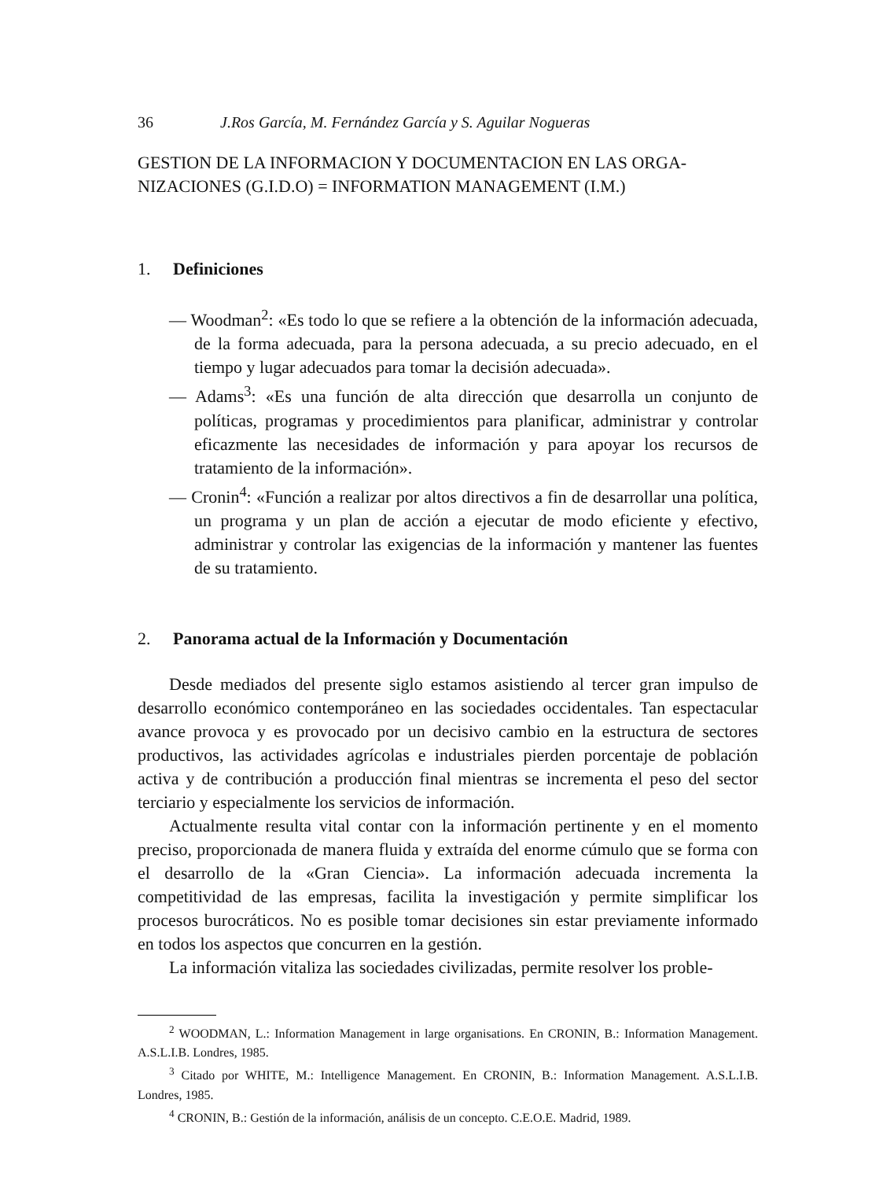36 J.Ros García, M. Fernández García y S. Aguilar Nogueras
GESTION DE LA INFORMACION Y DOCUMENTACION EN LAS ORGA-NIZACIONES (G.I.D.O) = INFORMATION MANAGEMENT (I.M.)
1. Definiciones
— Woodman<sup>2</sup>: «Es todo lo que se refiere a la obtención de la información adecuada, de la forma adecuada, para la persona adecuada, a su precio adecuado, en el tiempo y lugar adecuados para tomar la decisión adecuada».
— Adams<sup>3</sup>: «Es una función de alta dirección que desarrolla un conjunto de políticas, programas y procedimientos para planificar, administrar y controlar eficazmente las necesidades de información y para apoyar los recursos de tratamiento de la información».
— Cronin<sup>4</sup>: «Función a realizar por altos directivos a fin de desarrollar una política, un programa y un plan de acción a ejecutar de modo eficiente y efectivo, administrar y controlar las exigencias de la información y mantener las fuentes de su tratamiento.
2. Panorama actual de la Información y Documentación
Desde mediados del presente siglo estamos asistiendo al tercer gran impulso de desarrollo económico contemporáneo en las sociedades occidentales. Tan espectacular avance provoca y es provocado por un decisivo cambio en la estructura de sectores productivos, las actividades agrícolas e industriales pierden porcentaje de población activa y de contribución a producción final mientras se incrementa el peso del sector terciario y especialmente los servicios de información.
Actualmente resulta vital contar con la información pertinente y en el momento preciso, proporcionada de manera fluida y extraída del enorme cúmulo que se forma con el desarrollo de la «Gran Ciencia». La información adecuada incrementa la competitividad de las empresas, facilita la investigación y permite simplificar los procesos burocráticos. No es posible tomar decisiones sin estar previamente informado en todos los aspectos que concurren en la gestión.
La información vitaliza las sociedades civilizadas, permite resolver los proble-
<sup>2</sup> WOODMAN, L.: Information Management in large organisations. En CRONIN, B.: Information Management. A.S.L.I.B. Londres, 1985.
<sup>3</sup> Citado por WHITE, M.: Intelligence Management. En CRONIN, B.: Information Management. A.S.L.I.B. Londres, 1985.
<sup>4</sup> CRONIN, B.: Gestión de la información, análisis de un concepto. C.E.O.E. Madrid, 1989.